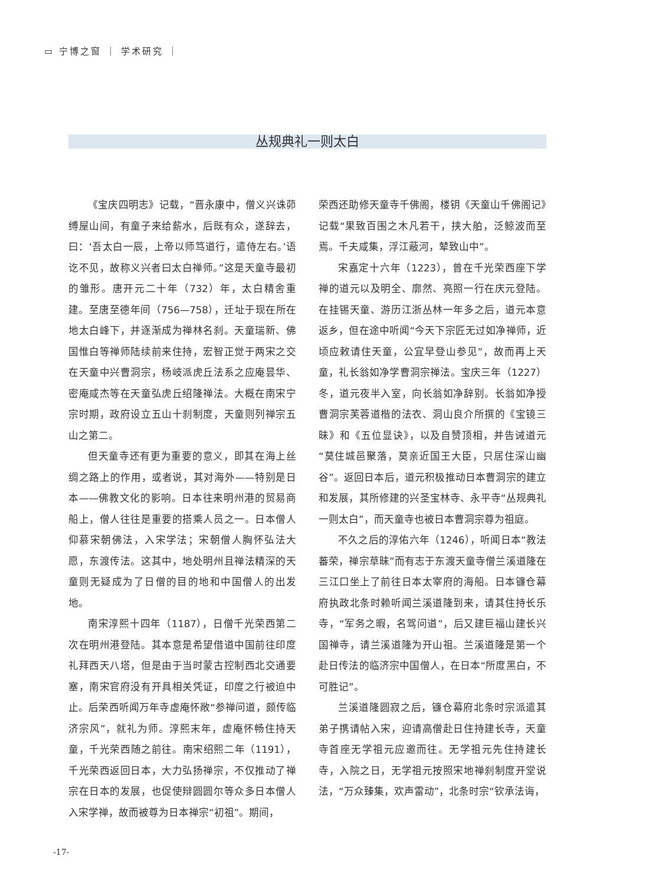▭ 宁博之窗 ｜ 学术研究 ｜
丛规典礼一则太白
《宝庆四明志》记载，“晋永康中，僧义兴诛茆缚屋山间，有童子来给薪水，后既有众，遂辞去，曰：‘吾太白一辰，上帝以师笃道行，遣侍左右。’语讫不见，故称义兴者曰太白禅师。”这是天童寺最初的雏形。唐开元二十年（732）年，太白精舍重建。至唐至德年间（756—758），迁址于现在所在地太白峰下，并逐渐成为禅林名刹。天童瑞新、佛国惟白等禅师陆续前来住持，宏智正觉于两宋之交在天童中兴曹洞宗，杨岐派虎丘法系之应庵昙华、密庵咸杰等在天童弘虎丘绍隆禅法。大概在南宋宁宗时期，政府设立五山十刹制度，天童则列禅宗五山之第二。
但天童寺还有更为重要的意义，即其在海上丝绸之路上的作用，或者说，其对海外——特别是日本——佛教文化的影响。日本往来明州港的贸易商船上，僧人往往是重要的搭乘人员之一。日本僧人仰慕宋朝佛法，入宋学法；宋朝僧人胸怀弘法大愿，东渡传法。这其中，地处明州且禅法精深的天童则无疑成为了日僧的目的地和中国僧人的出发地。
南宋淳熙十四年（1187），日僧千光荣西第二次在明州港登陆。其本意是希望借道中国前往印度礼拜西天八塔，但是由于当时蒙古控制西北交通要塞，南宋官府没有开具相关凭证，印度之行被迫中止。后荣西听闻万年寺虚庵怀敞“参禅问道，颇传临济宗风”，就礼为师。淳熙末年，虚庵怀畅住持天童，千光荣西随之前往。南宋绍熙二年（1191），千光荣西返回日本，大力弘扬禅宗，不仅推动了禅宗在日本的发展，也促使辩圆圆尔等众多日本僧人入宋学禅，故而被尊为日本禅宗“初祖”。期间，
荣西还助修天童寺千佛阁，楼钥《天童山千佛阁记》记载“果致百围之木凡若干，挟大舶，泛鲸波而至焉。千夫咸集，浮江蔽河，辇致山中”。
宋嘉定十六年（1223），曾在千光荣西座下学禅的道元以及明全、廓然、亮照一行在庆元登陆。在挂锡天童、游历江浙丛林一年多之后，道元本意返乡，但在途中听闻“今天下宗匠无过如净禅师，近顷应敕请住天童，公宜早登山参见”，故而再上天童，礼长翁如净学曹洞宗禅法。宝庆三年（1227）冬，道元夜半入室，向长翁如净辞别。长翁如净授曹洞宗芙蓉道楷的法衣、洞山良介所撰的《宝镜三昧》和《五位显诀》，以及自赞顶相，并告诫道元“莫住城邑聚落，莫亲近国王大臣，只居住深山幽谷”。返回日本后，道元积极推动日本曹洞宗的建立和发展，其所修建的兴圣宝林寺、永平寺“丛规典礼一则太白”，而天童寺也被日本曹洞宗尊为祖庭。
不久之后的淳佑六年（1246），听闻日本“教法蕃荣，禅宗草昧”而有志于东渡天童寺僧兰溪道隆在三江口坐上了前往日本太宰府的海船。日本镰仓幕府执政北条时赖听闻兰溪道隆到来，请其住持长乐寺，“军务之暇，名驾问道”，后又建巨福山建长兴国禅寺，请兰溪道隆为开山祖。兰溪道隆是第一个赴日传法的临济宗中国僧人，在日本“所度黑白，不可胜记”。
兰溪道隆圆寂之后，镰仓幕府北条时宗派遣其弟子携请帖入宋，迎请高僧赴日住持建长寺，天童寺首座无学祖元应邀而往。无学祖元先住持建长寺，入院之日，无学祖元按照宋地禅刹制度开堂说法，“万众臻集，欢声雷动”，北条时宗“钦承法诲，
-17-